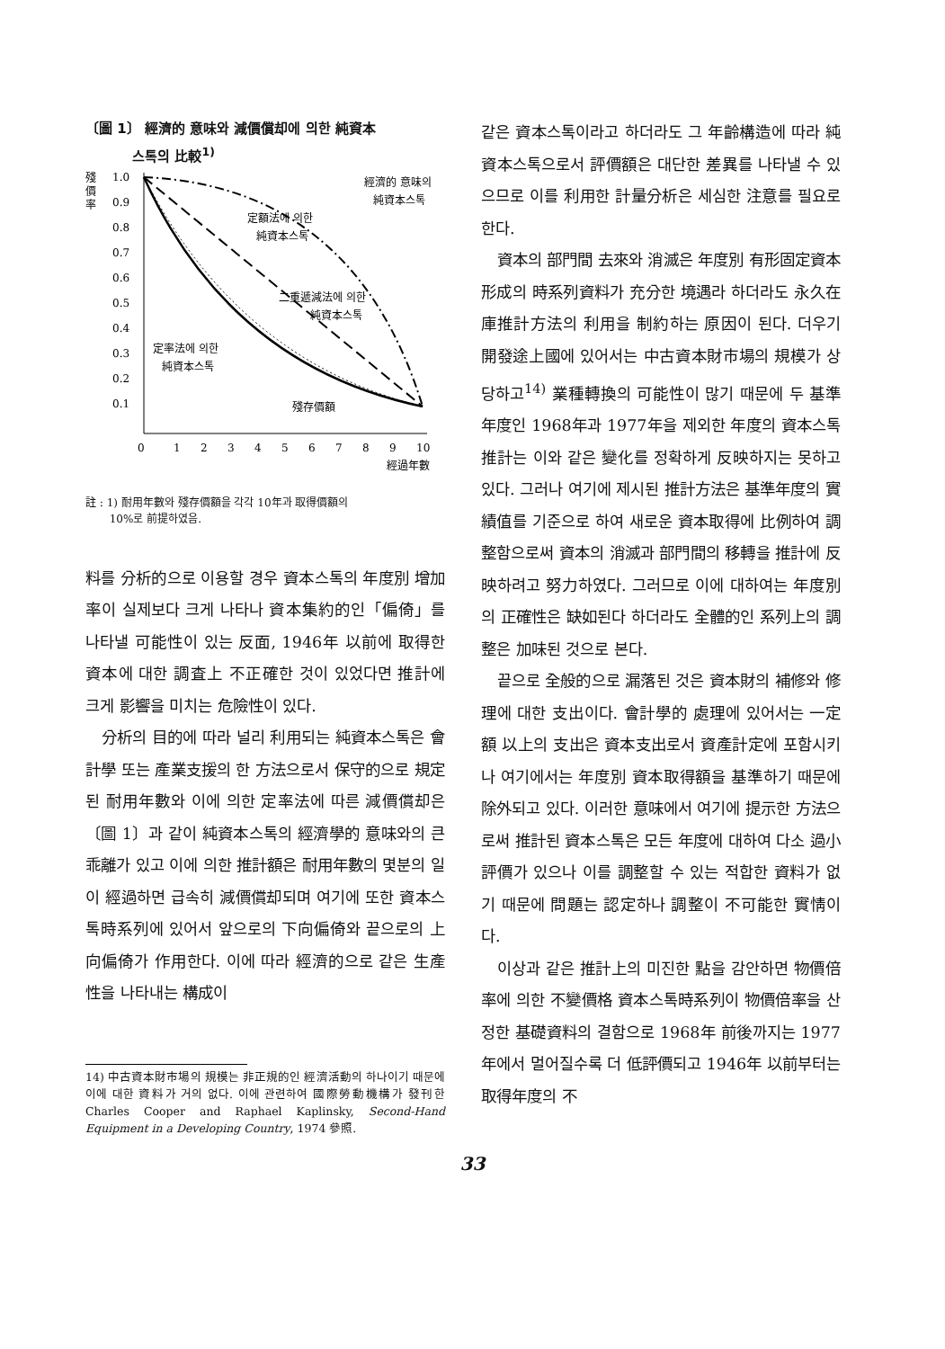〔圖 1〕 經濟的 意味와 減價償却에 의한 純資本
스톡의 比較<sup>1)</sup>
殘
價
率
1.0
0.9
0.8
0.7
0.6
0.5
0.4
0.3
0.2
0.1
經濟的 意味의
純資本스톡
定額法에 의한
純資本스톡
二重遞減法에 의한
純資本스톡
定率法에 의한
純資本스톡
殘存價額
0
1
2
3
4
5
6
7
8
9
10
經過年數
註 : 1) 耐用年數와 殘存價額을 각각 10年과 取得價額의
10%로 前提하였음.
料를 分析的으로 이용할 경우 資本스톡의 年度別 增加率이 실제보다 크게 나타나 資本集約的인「偏倚」를 나타낼 可能性이 있는 反面, 1946年 以前에 取得한 資本에 대한 調査上 不正確한 것이 있었다면 推計에 크게 影響을 미치는 危險性이 있다.
分析의 目的에 따라 널리 利用되는 純資本스톡은 會計學 또는 產業支援의 한 方法으로서 保守的으로 規定된 耐用年數와 이에 의한 定率法에 따른 減價償却은 〔圖 1〕과 같이 純資本스톡의 經濟學的 意味와의 큰 乖離가 있고 이에 의한 推計額은 耐用年數의 몇분의 일이 經過하면 급속히 減價償却되며 여기에 또한 資本스톡時系列에 있어서 앞으로의 下向偏倚와 끝으로의 上向偏倚가 作用한다. 이에 따라 經濟的으로 같은 生產性을 나타내는 構成이
14) 中古資本財市場의 規模는 非正規的인 經濟活動의 하나이기 때문에 이에 대한 資料가 거의 없다. 이에 관련하여 國際勞動機構가 發刊한 Charles Cooper and Raphael Kaplinsky, Second-Hand Equipment in a Developing Country, 1974 參照.
같은 資本스톡이라고 하더라도 그 年齡構造에 따라 純資本스톡으로서 評價額은 대단한 差異를 나타낼 수 있으므로 이를 利用한 計量分析은 세심한 注意를 필요로 한다.
資本의 部門間 去來와 消滅은 年度別 有形固定資本形成의 時系列資料가 充分한 境遇라 하더라도 永久在庫推計方法의 利用을 制約하는 原因이 된다. 더우기 開發途上國에 있어서는 中古資本財市場의 規模가 상당하고<sup>14)</sup> 業種轉換의 可能性이 많기 때문에 두 基準年度인 1968年과 1977年을 제외한 年度의 資本스톡推計는 이와 같은 變化를 정확하게 反映하지는 못하고 있다. 그러나 여기에 제시된 推計方法은 基準年度의 實績值를 기준으로 하여 새로운 資本取得에 比例하여 調整함으로써 資本의 消滅과 部門間의 移轉을 推計에 反映하려고 努力하였다. 그러므로 이에 대하여는 年度別의 正確性은 缺如된다 하더라도 全體的인 系列上의 調整은 加味된 것으로 본다.
끝으로 全般的으로 漏落된 것은 資本財의 補修와 修理에 대한 支出이다. 會計學的 處理에 있어서는 一定額 以上의 支出은 資本支出로서 資產計定에 포함시키나 여기에서는 年度別 資本取得額을 基準하기 때문에 除外되고 있다. 이러한 意味에서 여기에 提示한 方法으로써 推計된 資本스톡은 모든 年度에 대하여 다소 過小評價가 있으나 이를 調整할 수 있는 적합한 資料가 없기 때문에 問題는 認定하나 調整이 不可能한 實情이다.
이상과 같은 推計上의 미진한 點을 감안하면 物價倍率에 의한 不變價格 資本스톡時系列이 物價倍率을 산정한 基礎資料의 결함으로 1968年 前後까지는 1977年에서 멀어질수록 더 低評價되고 1946年 以前부터는 取得年度의 不
33